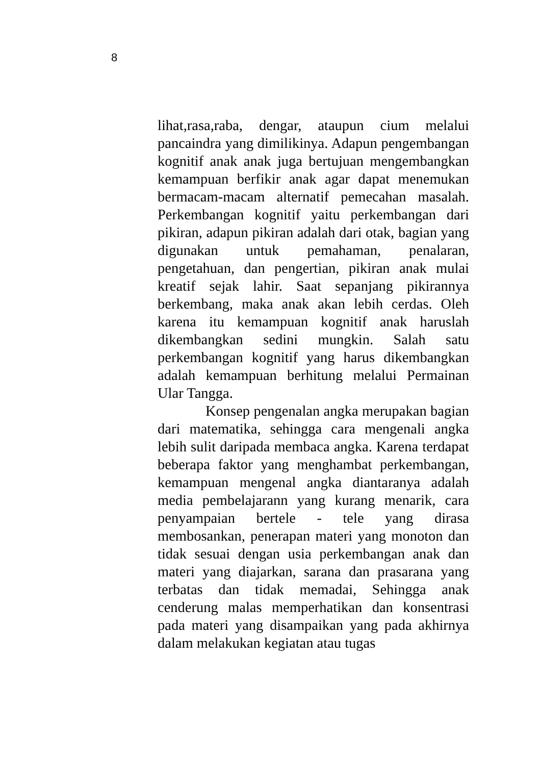8
lihat,rasa,raba, dengar, ataupun cium melalui pancaindra yang dimilikinya. Adapun pengembangan kognitif anak anak juga bertujuan mengembangkan kemampuan berfikir anak agar dapat menemukan bermacam-macam alternatif pemecahan masalah. Perkembangan kognitif yaitu perkembangan dari pikiran, adapun pikiran adalah dari otak, bagian yang digunakan untuk pemahaman, penalaran, pengetahuan, dan pengertian, pikiran anak mulai kreatif sejak lahir. Saat sepanjang pikirannya berkembang, maka anak akan lebih cerdas. Oleh karena itu kemampuan kognitif anak haruslah dikembangkan sedini mungkin. Salah satu perkembangan kognitif yang harus dikembangkan adalah kemampuan berhitung melalui Permainan Ular Tangga.
Konsep pengenalan angka merupakan bagian dari matematika, sehingga cara mengenali angka lebih sulit daripada membaca angka. Karena terdapat beberapa faktor yang menghambat perkembangan, kemampuan mengenal angka diantaranya adalah media pembelajarann yang kurang menarik, cara penyampaian bertele - tele yang dirasa membosankan, penerapan materi yang monoton dan tidak sesuai dengan usia perkembangan anak dan materi yang diajarkan, sarana dan prasarana yang terbatas dan tidak memadai, Sehingga anak cenderung malas memperhatikan dan konsentrasi pada materi yang disampaikan yang pada akhirnya dalam melakukan kegiatan atau tugas